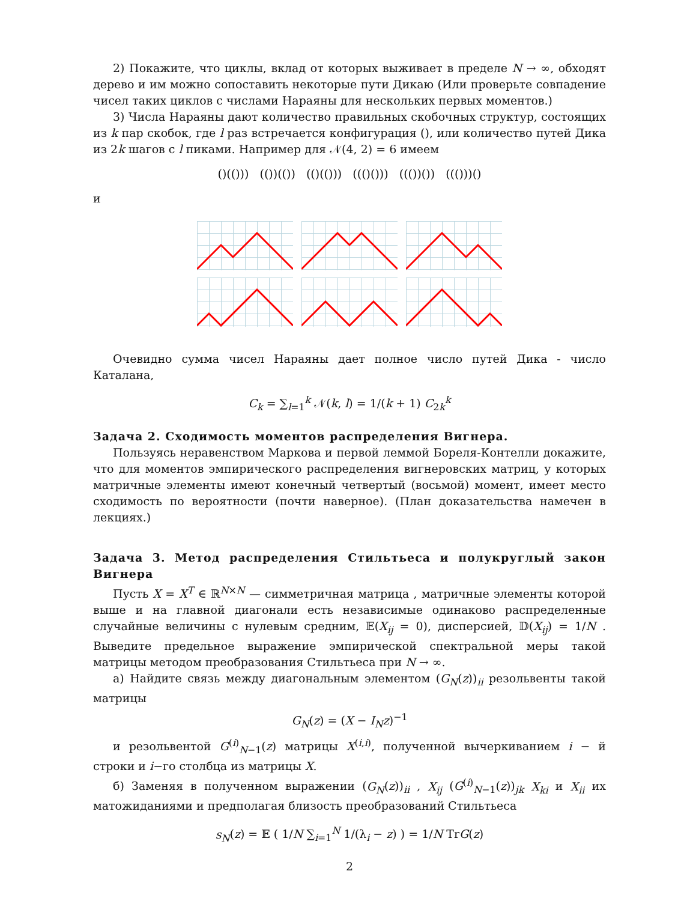2) Покажите, что циклы, вклад от которых выживает в пределе N → ∞, обходят дерево и им можно сопоставить некоторые пути Дикаю (Или проверьте совпадение чисел таких циклов с числами Нараяны для нескольких первых моментов.)
3) Числа Нараяны дают количество правильных скобочных структур, состоящих из k пар скобок, где l раз встречается конфигурация (), или количество путей Дика из 2k шагов с l пиками. Например для 𝒩(4, 2) = 6 имеем
()(())) (())(()) (()(())) ((()())) ((())()) ((()))()
и
Очевидно сумма чисел Нараяны дает полное число путей Дика - число Каталана,
C<sub>k</sub> = ∑<sub>l=1</sub><sup>k</sup> 𝒩(k, l) = 1/(k + 1) C<sub>2k</sub><sup>k</sup>
Задача 2. Сходимость моментов распределения Вигнера.
Пользуясь неравенством Маркова и первой леммой Бореля-Контелли докажите, что для моментов эмпирического распределения вигнеровских матриц, у которых матричные элементы имеют конечный четвертый (восьмой) момент, имеет место сходимость по вероятности (почти наверное). (План доказательства намечен в лекциях.)
Задача 3. Метод распределения Стильтьеса и полукруглый закон Вигнера
Пусть X = X<sup>T</sup> ∈ ℝ<sup>N×N</sup> — симметричная матрица , матричные элементы которой выше и на главной диагонали есть независимые одинаково распределенные случайные величины с нулевым средним, 𝔼(X<sub>ij</sub> = 0), дисперсией, 𝔻(X<sub>ij</sub>) = 1/N . Выведите предельное выражение эмпирической спектральной меры такой матрицы методом преобразования Стильтьеса при N → ∞.
а) Найдите связь между диагональным элементом (G<sub>N</sub>(z))<sub>ii</sub> резольвенты такой матрицы
G<sub>N</sub>(z) = (X − I<sub>N</sub>z)<sup>−1</sup>
и резольвентой G<sup>(i)</sup><sub>N−1</sub>(z) матрицы X<sup>(i,i)</sup>, полученной вычеркиванием i − й строки и i−го столбца из матрицы X.
б) Заменяя в полученном выражении (G<sub>N</sub>(z))<sub>ii</sub> , X<sub>ij</sub> (G<sup>(i)</sup><sub>N−1</sub>(z))<sub>jk</sub> X<sub>ki</sub> и X<sub>ii</sub> их матожиданиями и предполагая близость преобразований Стильтьеса
s<sub>N</sub>(z) = 𝔼 ( 1/N ∑<sub>i=1</sub><sup>N</sup> 1/(λ<sub>i</sub> − z) ) = 1/N TrG(z)
2